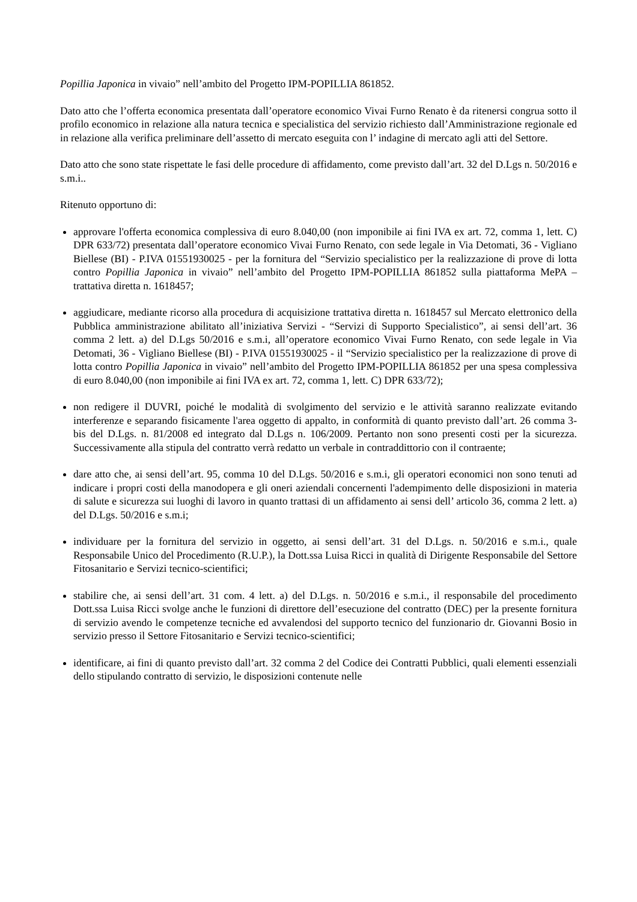Popillia Japonica in vivaio” nell’ambito del Progetto IPM-POPILLIA 861852.
Dato atto che l’offerta economica presentata dall’operatore economico Vivai Furno Renato è da ritenersi congrua sotto il profilo economico in relazione alla natura tecnica e specialistica del servizio richiesto dall’Amministrazione regionale ed in relazione alla verifica preliminare dell’assetto di mercato eseguita con l’ indagine di mercato agli atti del Settore.
Dato atto che sono state rispettate le fasi delle procedure di affidamento, come previsto dall’art. 32 del D.Lgs n. 50/2016 e s.m.i..
Ritenuto opportuno di:
approvare l'offerta economica complessiva di euro 8.040,00 (non imponibile ai fini IVA ex art. 72, comma 1, lett. C) DPR 633/72) presentata dall’operatore economico Vivai Furno Renato, con sede legale in Via Detomati, 36 - Vigliano Biellese (BI) - P.IVA 01551930025 - per la fornitura del “Servizio specialistico per la realizzazione di prove di lotta contro Popillia Japonica in vivaio” nell’ambito del Progetto IPM-POPILLIA 861852 sulla piattaforma MePA – trattativa diretta n. 1618457;
aggiudicare, mediante ricorso alla procedura di acquisizione trattativa diretta n. 1618457 sul Mercato elettronico della Pubblica amministrazione abilitato all’iniziativa Servizi - “Servizi di Supporto Specialistico”, ai sensi dell’art. 36 comma 2 lett. a) del D.Lgs 50/2016 e s.m.i, all’operatore economico Vivai Furno Renato, con sede legale in Via Detomati, 36 - Vigliano Biellese (BI) - P.IVA 01551930025 - il “Servizio specialistico per la realizzazione di prove di lotta contro Popillia Japonica in vivaio” nell’ambito del Progetto IPM-POPILLIA 861852 per una spesa complessiva di euro 8.040,00 (non imponibile ai fini IVA ex art. 72, comma 1, lett. C) DPR 633/72);
non redigere il DUVRI, poiché le modalità di svolgimento del servizio e le attività saranno realizzate evitando interferenze e separando fisicamente l'area oggetto di appalto, in conformità di quanto previsto dall’art. 26 comma 3-bis del D.Lgs. n. 81/2008 ed integrato dal D.Lgs n. 106/2009. Pertanto non sono presenti costi per la sicurezza. Successivamente alla stipula del contratto verrà redatto un verbale in contraddittorio con il contraente;
dare atto che, ai sensi dell’art. 95, comma 10 del D.Lgs. 50/2016 e s.m.i, gli operatori economici non sono tenuti ad indicare i propri costi della manodopera e gli oneri aziendali concernenti l'adempimento delle disposizioni in materia di salute e sicurezza sui luoghi di lavoro in quanto trattasi di un affidamento ai sensi dell’ articolo 36, comma 2 lett. a) del D.Lgs. 50/2016 e s.m.i;
individuare per la fornitura del servizio in oggetto, ai sensi dell’art. 31 del D.Lgs. n. 50/2016 e s.m.i., quale Responsabile Unico del Procedimento (R.U.P.), la Dott.ssa Luisa Ricci in qualità di Dirigente Responsabile del Settore Fitosanitario e Servizi tecnico-scientifici;
stabilire che, ai sensi dell’art. 31 com. 4 lett. a) del D.Lgs. n. 50/2016 e s.m.i., il responsabile del procedimento Dott.ssa Luisa Ricci svolge anche le funzioni di direttore dell’esecuzione del contratto (DEC) per la presente fornitura di servizio avendo le competenze tecniche ed avvalendosi del supporto tecnico del funzionario dr. Giovanni Bosio in servizio presso il Settore Fitosanitario e Servizi tecnico-scientifici;
identificare, ai fini di quanto previsto dall’art. 32 comma 2 del Codice dei Contratti Pubblici, quali elementi essenziali dello stipulando contratto di servizio, le disposizioni contenute nelle